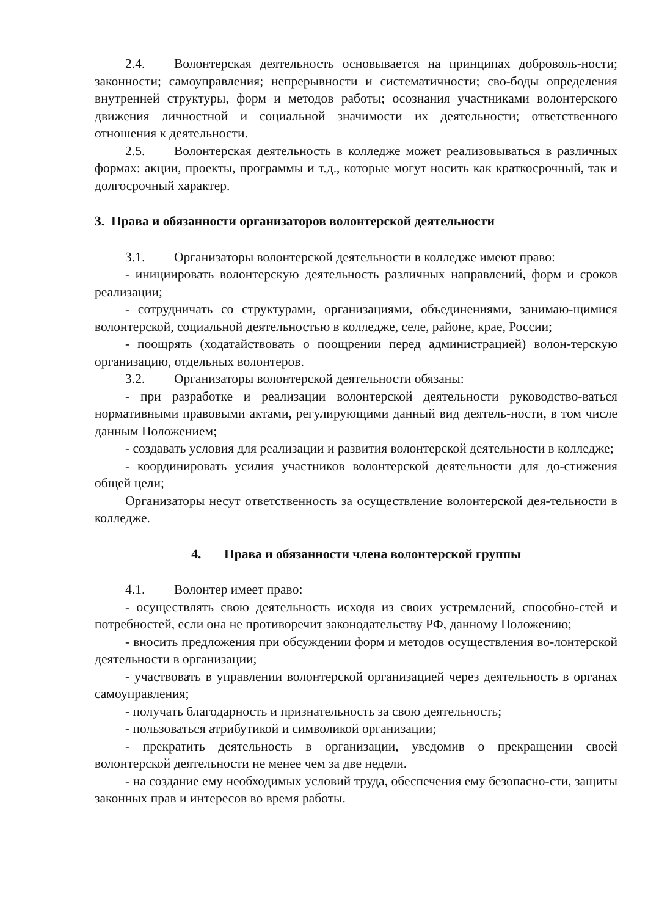2.4. Волонтерская деятельность основывается на принципах доброволь-ности; законности; самоуправления; непрерывности и систематичности; сво-боды определения внутренней структуры, форм и методов работы; осознания участниками волонтерского движения личностной и социальной значимости их деятельности; ответственного отношения к деятельности.
2.5. Волонтерская деятельность в колледже может реализовываться в различных формах: акции, проекты, программы и т.д., которые могут носить как краткосрочный, так и долгосрочный характер.
3. Права и обязанности организаторов волонтерской деятельности
3.1. Организаторы волонтерской деятельности в колледже имеют право:
- инициировать волонтерскую деятельность различных направлений, форм и сроков реализации;
- сотрудничать со структурами, организациями, объединениями, занимаю-щимися волонтерской, социальной деятельностью в колледже, селе, районе, крае, России;
- поощрять (ходатайствовать о поощрении перед администрацией) волон-терскую организацию, отдельных волонтеров.
3.2. Организаторы волонтерской деятельности обязаны:
- при разработке и реализации волонтерской деятельности руководство-ваться нормативными правовыми актами, регулирующими данный вид деятель-ности, в том числе данным Положением;
- создавать условия для реализации и развития волонтерской деятельности в колледже;
- координировать усилия участников волонтерской деятельности для до-стижения общей цели;
Организаторы несут ответственность за осуществление волонтерской дея-тельности в колледже.
4. Права и обязанности члена волонтерской группы
4.1. Волонтер имеет право:
- осуществлять свою деятельность исходя из своих устремлений, способно-стей и потребностей, если она не противоречит законодательству РФ, данному Положению;
- вносить предложения при обсуждении форм и методов осуществления во-лонтерской деятельности в организации;
- участвовать в управлении волонтерской организацией через деятельность в органах самоуправления;
- получать благодарность и признательность за свою деятельность;
- пользоваться атрибутикой и символикой организации;
- прекратить деятельность в организации, уведомив о прекращении своей волонтерской деятельности не менее чем за две недели.
- на создание ему необходимых условий труда, обеспечения ему безопасно-сти, защиты законных прав и интересов во время работы.